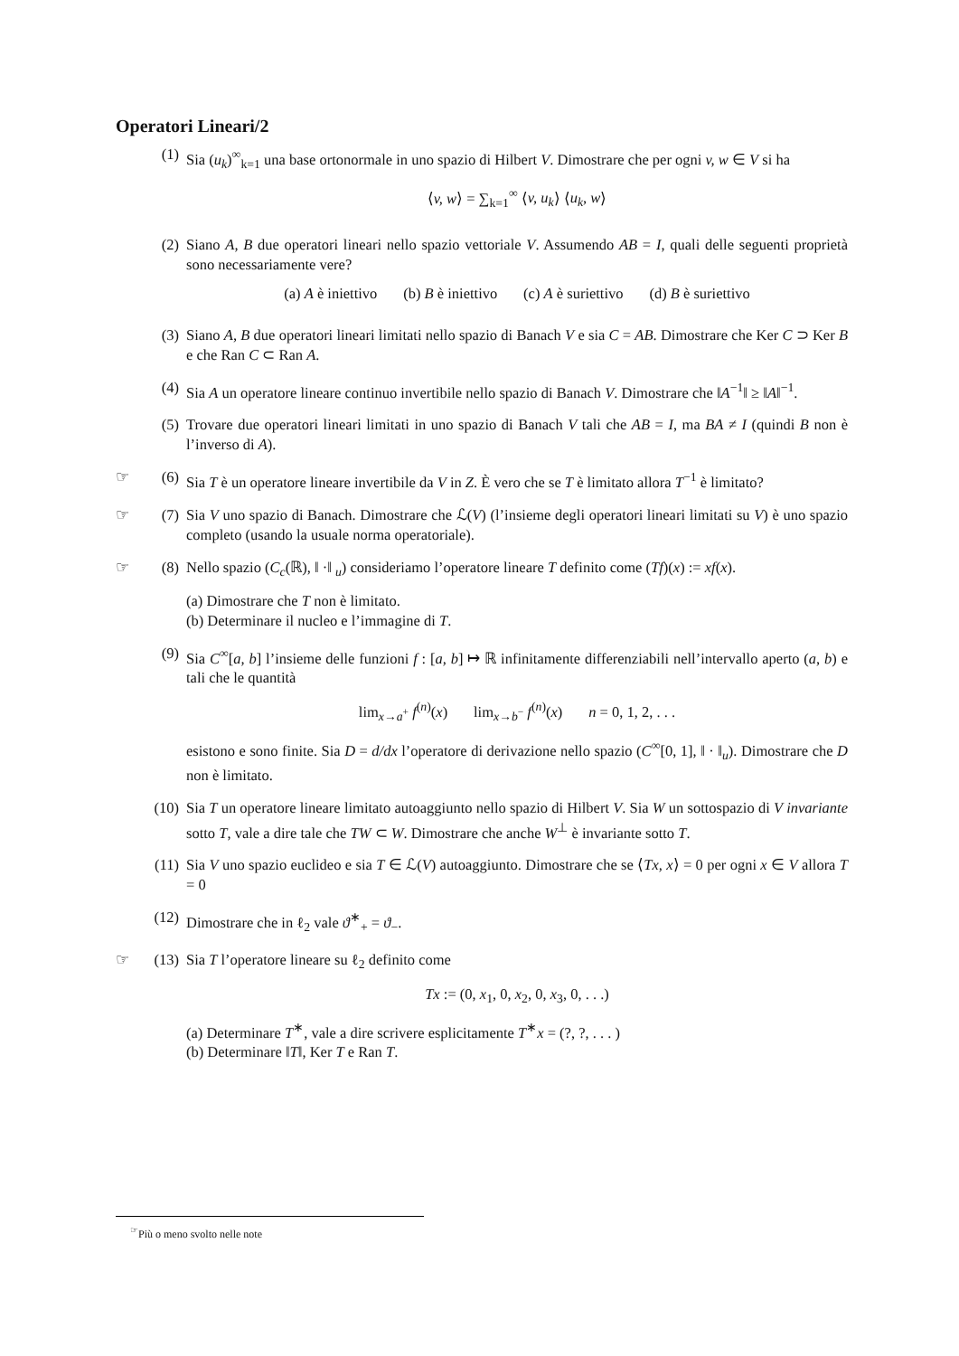Operatori Lineari/2
(1) Sia (u<sub>k</sub>)<sup>∞</sup><sub>k=1</sub> una base ortonormale in uno spazio di Hilbert V. Dimostrare che per ogni v, w ∈ V si ha
⟨v, w⟩ = ∑<sub>k=1</sub><sup>∞</sup> ⟨v, u<sub>k</sub>⟩ ⟨u<sub>k</sub>, w⟩
(2) Siano A, B due operatori lineari nello spazio vettoriale V. Assumendo AB = I, quali delle seguenti proprietà sono necessariamente vere?
(a) A è iniettivo (b) B è iniettivo (c) A è suriettivo (d) B è suriettivo
(3) Siano A, B due operatori lineari limitati nello spazio di Banach V e sia C = AB. Dimostrare che Ker C ⊃ Ker B e che Ran C ⊂ Ran A.
(4) Sia A un operatore lineare continuo invertibile nello spazio di Banach V. Dimostrare che ‖A<sup>−1</sup>‖ ≥ ‖A‖<sup>−1</sup>.
(5) Trovare due operatori lineari limitati in uno spazio di Banach V tali che AB = I, ma BA ≠ I (quindi B non è l’inverso di A).
☞ (6) Sia T è un operatore lineare invertibile da V in Z. È vero che se T è limitato allora T<sup>−1</sup> è limitato?
☞ (7) Sia V uno spazio di Banach. Dimostrare che ℒ(V) (l’insieme degli operatori lineari limitati su V) è uno spazio completo (usando la usuale norma operatoriale).
☞ (8) Nello spazio (C<sub>c</sub>(ℝ), ‖ ·‖ <sub>u</sub>) consideriamo l’operatore lineare T definito come (Tf)(x) := xf(x).
(a) Dimostrare che T non è limitato.
(b) Determinare il nucleo e l’immagine di T.
(9) Sia C<sup>∞</sup>[a, b] l’insieme delle funzioni f : [a, b] ↦ ℝ infinitamente differenziabili nell’intervallo aperto (a, b) e tali che le quantità
lim<sub>x→a<sup>+</sup></sub> f<sup>(n)</sup>(x) lim<sub>x→b<sup>−</sup></sub> f<sup>(n)</sup>(x) n = 0, 1, 2, . . .
esistono e sono finite. Sia D = d/dx l’operatore di derivazione nello spazio (C<sup>∞</sup>[0, 1], ‖ · ‖<sub>u</sub>). Dimostrare che D non è limitato.
(10) Sia T un operatore lineare limitato autoaggiunto nello spazio di Hilbert V. Sia W un sottospazio di V invariante sotto T, vale a dire tale che TW ⊂ W. Dimostrare che anche W<sup>⊥</sup> è invariante sotto T.
(11) Sia V uno spazio euclideo e sia T ∈ ℒ(V) autoaggiunto. Dimostrare che se ⟨Tx, x⟩ = 0 per ogni x ∈ V allora T = 0
(12) Dimostrare che in ℓ<sub>2</sub> vale ϑ<sup>∗</sup><sub>+</sub> = ϑ<sub>−</sub>.
☞ (13) Sia T l’operatore lineare su ℓ<sub>2</sub> definito come
Tx := (0, x<sub>1</sub>, 0, x<sub>2</sub>, 0, x<sub>3</sub>, 0, . . .)
(a) Determinare T<sup>∗</sup>, vale a dire scrivere esplicitamente T<sup>∗</sup>x = (?, ?, . . . )
(b) Determinare ‖T‖, Ker T e Ran T.
<sup>☞</sup>Più o meno svolto nelle note